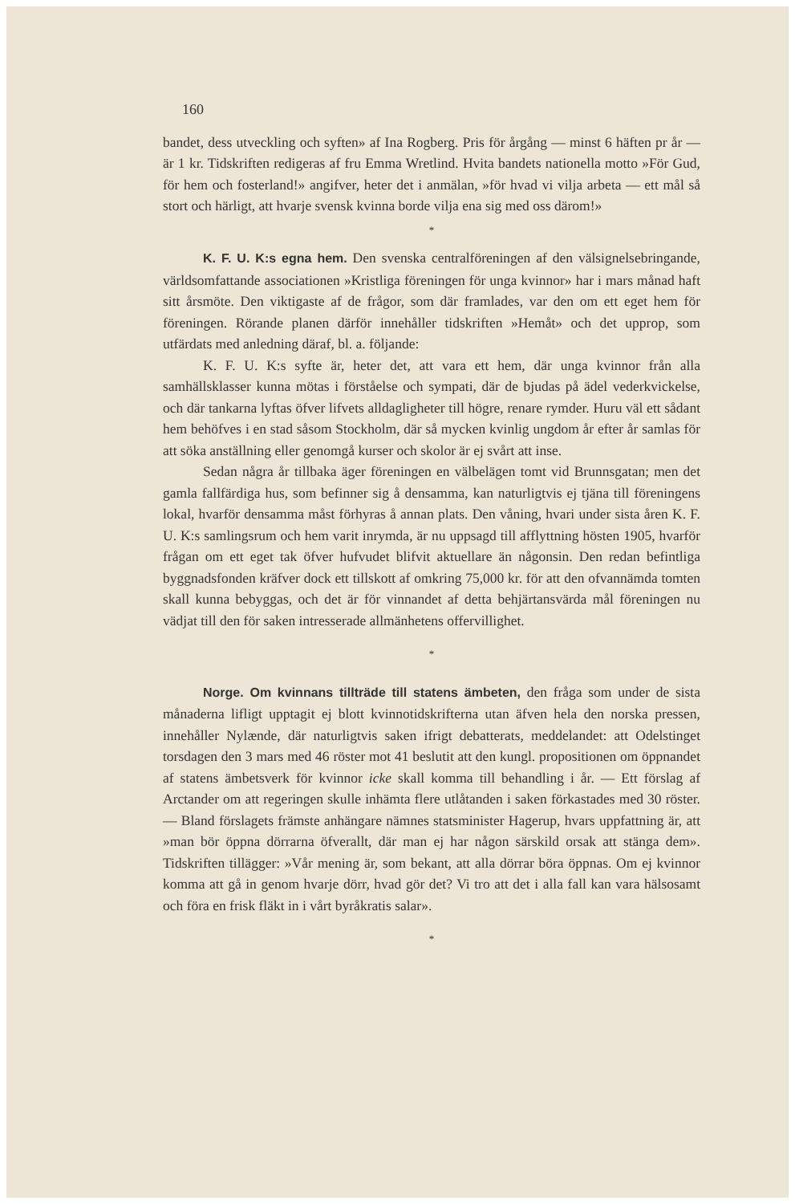160
bandet, dess utveckling och syften» af Ina Rogberg. Pris för årgång — minst 6 häften pr år — är 1 kr. Tidskriften redigeras af fru Emma Wretlind. Hvita bandets nationella motto »För Gud, för hem och fosterland!» angifver, heter det i anmälan, »för hvad vi vilja arbeta — ett mål så stort och härligt, att hvarje svensk kvinna borde vilja ena sig med oss därom!»
*
K. F. U. K:s egna hem. Den svenska centralföreningen af den välsignelsebringande, världsomfattande associationen »Kristliga föreningen för unga kvinnor» har i mars månad haft sitt årsmöte. Den viktigaste af de frågor, som där framlades, var den om ett eget hem för föreningen. Rörande planen därför innehåller tidskriften »Hemåt» och det upprop, som utfärdats med anledning däraf, bl. a. följande:
K. F. U. K:s syfte är, heter det, att vara ett hem, där unga kvinnor från alla samhällsklasser kunna mötas i förståelse och sympati, där de bjudas på ädel vederkvickelse, och där tankarna lyftas öfver lifvets alldagligheter till högre, renare rymder. Huru väl ett sådant hem behöfves i en stad såsom Stockholm, där så mycken kvinlig ungdom år efter år samlas för att söka anställning eller genomgå kurser och skolor är ej svårt att inse.
Sedan några år tillbaka äger föreningen en välbelägen tomt vid Brunnsgatan; men det gamla fallfärdiga hus, som befinner sig å densamma, kan naturligtvis ej tjäna till föreningens lokal, hvarför densamma måst förhyras å annan plats. Den våning, hvari under sista åren K. F. U. K:s samlingsrum och hem varit inrymda, är nu uppsagd till afflyttning hösten 1905, hvarför frågan om ett eget tak öfver hufvudet blifvit aktuellare än någonsin. Den redan befintliga byggnadsfonden kräfver dock ett tillskott af omkring 75,000 kr. för att den ofvannämda tomten skall kunna bebyggas, och det är för vinnandet af detta behjärtansvärda mål föreningen nu vädjat till den för saken intresserade allmänhetens offervillighet.
*
Norge. Om kvinnans tillträde till statens ämbeten, den fråga som under de sista månaderna lifligt upptagit ej blott kvinnotidskrifterna utan äfven hela den norska pressen, innehåller Nylænde, där naturligtvis saken ifrigt debatterats, meddelandet: att Odelstinget torsdagen den 3 mars med 46 röster mot 41 beslutit att den kungl. propositionen om öppnandet af statens ämbetsverk för kvinnor icke skall komma till behandling i år. — Ett förslag af Arctander om att regeringen skulle inhämta flere utlåtanden i saken förkastades med 30 röster. — Bland förslagets främste anhängare nämnes statsminister Hagerup, hvars uppfattning är, att »man bör öppna dörrarna öfverallt, där man ej har någon särskild orsak att stänga dem». Tidskriften tillägger: »Vår mening är, som bekant, att alla dörrar böra öppnas. Om ej kvinnor komma att gå in genom hvarje dörr, hvad gör det? Vi tro att det i alla fall kan vara hälsosamt och föra en frisk fläkt in i vårt byråkratis salar».
*